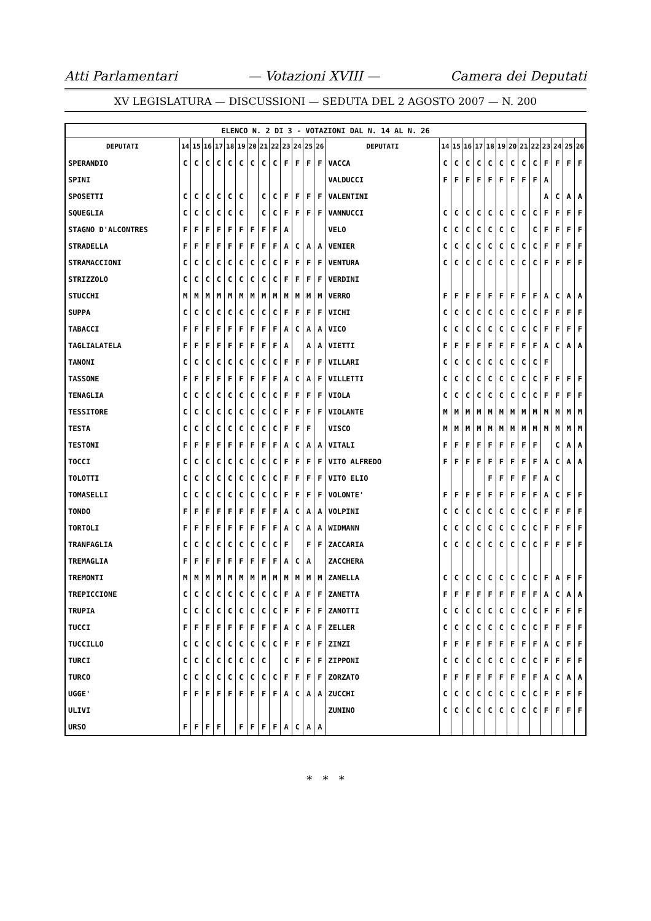Atti Parlamentari — Votazioni XVIII — Camera dei Deputati
XV LEGISLATURA — DISCUSSIONI — SEDUTA DEL 2 AGOSTO 2007 — N. 200
| ELENCO N. 2 DI 3 - VOTAZIONI DAL N. 14 AL N. 26 | | | | | | | | | | | | | | | | | | | | | | | | | | | |
| DEPUTATI | 14 | 15 | 16 | 17 | 18 | 19 | 20 | 21 | 22 | 23 | 24 | 25 | 26 | DEPUTATI | 14 | 15 | 16 | 17 | 18 | 19 | 20 | 21 | 22 | 23 | 24 | 25 | 26 |
| SPERANDIO | C | C | C | C | C | C | C | C | C | F | F | F | F | VACCA | C | C | C | C | C | C | C | C | C | F | F | F | F |
| SPINI | | | | | | | | | | | | | | VALDUCCI | F | F | F | F | F | F | F | F | F | A | | | |
| SPOSETTI | C | C | C | C | C | C | | C | C | F | F | F | F | VALENTINI | | | | | | | | | | A | C | A | A |
| SQUEGLIA | C | C | C | C | C | C | | C | C | F | F | F | F | VANNUCCI | C | C | C | C | C | C | C | C | C | F | F | F | F |
| STAGNO D'ALCONTRES | F | F | F | F | F | F | F | F | F | A | | | | VELO | C | C | C | C | C | C | C | | C | F | F | F | F |
| STRADELLA | F | F | F | F | F | F | F | F | F | A | C | A | A | VENIER | C | C | C | C | C | C | C | C | C | F | F | F | F |
| STRAMACCIONI | C | C | C | C | C | C | C | C | C | F | F | F | F | VENTURA | C | C | C | C | C | C | C | C | C | F | F | F | F |
| STRIZZOLO | C | C | C | C | C | C | C | C | C | F | F | F | F | VERDINI | | | | | | | | | | | | | |
| STUCCHI | M | M | M | M | M | M | M | M | M | M | M | M | M | VERRO | F | F | F | F | F | F | F | F | F | A | C | A | A |
| SUPPA | C | C | C | C | C | C | C | C | C | F | F | F | F | VICHI | C | C | C | C | C | C | C | C | C | F | F | F | F |
| TABACCI | F | F | F | F | F | F | F | F | F | A | C | A | A | VICO | C | C | C | C | C | C | C | C | C | F | F | F | F |
| TAGLIALATELA | F | F | F | F | F | F | F | F | F | A | | A | A | VIETTI | F | F | F | F | F | F | F | F | F | A | C | A | A |
| TANONI | C | C | C | C | C | C | C | C | C | F | F | F | F | VILLARI | C | C | C | C | C | C | C | C | C | F | | | |
| TASSONE | F | F | F | F | F | F | F | F | F | A | C | A | F | VILLETTI | C | C | C | C | C | C | C | C | C | F | F | F | F |
| TENAGLIA | C | C | C | C | C | C | C | C | C | F | F | F | F | VIOLA | C | C | C | C | C | C | C | C | C | F | F | F | F |
| TESSITORE | C | C | C | C | C | C | C | C | C | F | F | F | F | VIOLANTE | M | M | M | M | M | M | M | M | M | M | M | M | M |
| TESTA | C | C | C | C | C | C | C | C | C | F | F | F | | VISCO | M | M | M | M | M | M | M | M | M | M | M | M | M |
| TESTONI | F | F | F | F | F | F | F | F | F | A | C | A | A | VITALI | F | F | F | F | F | F | F | F | F | | C | A | A |
| TOCCI | C | C | C | C | C | C | C | C | C | F | F | F | F | VITO ALFREDO | F | F | F | F | F | F | F | F | F | A | C | A | A |
| TOLOTTI | C | C | C | C | C | C | C | C | C | F | F | F | F | VITO ELIO | | | | | F | F | F | F | F | A | C | | |
| TOMASELLI | C | C | C | C | C | C | C | C | C | F | F | F | F | VOLONTE' | F | F | F | F | F | F | F | F | F | A | C | F | F |
| TONDO | F | F | F | F | F | F | F | F | F | A | C | A | A | VOLPINI | C | C | C | C | C | C | C | C | C | F | F | F | F |
| TORTOLI | F | F | F | F | F | F | F | F | F | A | C | A | A | WIDMANN | C | C | C | C | C | C | C | C | C | F | F | F | F |
| TRANFAGLIA | C | C | C | C | C | C | C | C | C | F | | F | F | ZACCARIA | C | C | C | C | C | C | C | C | C | F | F | F | F |
| TREMAGLIA | F | F | F | F | F | F | F | F | F | A | C | A | | ZACCHERA | | | | | | | | | | | | | |
| TREMONTI | M | M | M | M | M | M | M | M | M | M | M | M | M | ZANELLA | C | C | C | C | C | C | C | C | C | F | A | F | F |
| TREPICCIONE | C | C | C | C | C | C | C | C | C | F | A | F | F | ZANETTA | F | F | F | F | F | F | F | F | F | A | C | A | A |
| TRUPIA | C | C | C | C | C | C | C | C | C | F | F | F | F | ZANOTTI | C | C | C | C | C | C | C | C | C | F | F | F | F |
| TUCCI | F | F | F | F | F | F | F | F | F | A | C | A | F | ZELLER | C | C | C | C | C | C | C | C | C | F | F | F | F |
| TUCCILLO | C | C | C | C | C | C | C | C | C | F | F | F | F | ZINZI | F | F | F | F | F | F | F | F | F | A | C | F | F |
| TURCI | C | C | C | C | C | C | C | C | | C | F | F | F | ZIPPONI | C | C | C | C | C | C | C | C | C | F | F | F | F |
| TURCO | C | C | C | C | C | C | C | C | C | F | F | F | F | ZORZATO | F | F | F | F | F | F | F | F | F | A | C | A | A |
| UGGE' | F | F | F | F | F | F | F | F | F | A | C | A | A | ZUCCHI | C | C | C | C | C | C | C | C | C | F | F | F | F |
| ULIVI | | | | | | | | | | | | | | ZUNINO | C | C | C | C | C | C | C | C | C | F | F | F | F |
| URSO | F | F | F | F | | F | F | F | F | A | C | A | A | | | | | | | | | | | | | | |
* * *